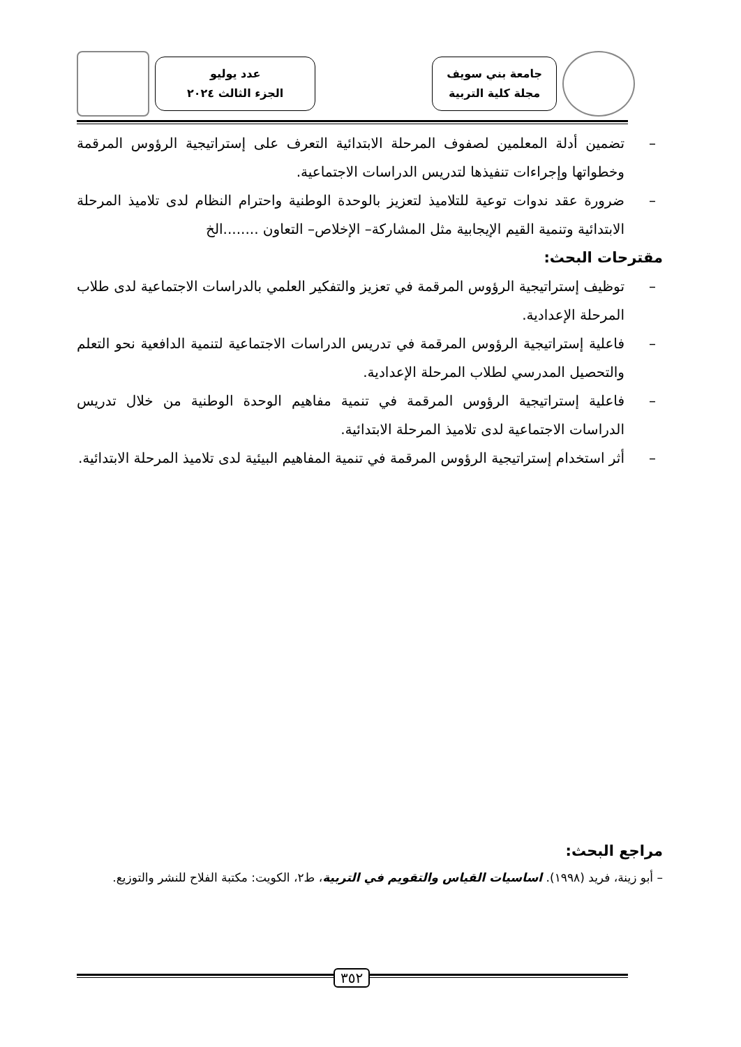جامعة بني سويف
مجلة كلية التربية
عدد يوليو
الجزء الثالث ٢٠٢٤
– تضمين أدلة المعلمين لصفوف المرحلة الابتدائية التعرف على إستراتيجية الرؤوس المرقمة وخطواتها وإجراءات تنفيذها لتدريس الدراسات الاجتماعية.
– ضرورة عقد ندوات توعية للتلاميذ لتعزيز بالوحدة الوطنية واحترام النظام لدى تلاميذ المرحلة الابتدائية وتنمية القيم الإيجابية مثل المشاركة– الإخلاص– التعاون ........الخ
مقترحات البحث:
– توظيف إستراتيجية الرؤوس المرقمة في تعزيز والتفكير العلمي بالدراسات الاجتماعية لدى طلاب المرحلة الإعدادية.
– فاعلية إستراتيجية الرؤوس المرقمة في تدريس الدراسات الاجتماعية لتنمية الدافعية نحو التعلم والتحصيل المدرسي لطلاب المرحلة الإعدادية.
– فاعلية إستراتيجية الرؤوس المرقمة في تنمية مفاهيم الوحدة الوطنية من خلال تدريس الدراسات الاجتماعية لدى تلاميذ المرحلة الابتدائية.
– أثر استخدام إستراتيجية الرؤوس المرقمة في تنمية المفاهيم البيئية لدى تلاميذ المرحلة الابتدائية.
مراجع البحث:
– أبو زينة، فريد (١٩٩٨). اساسيات القياس والتقويم في التربية، ط٢، الكويت: مكتبة الفلاح للنشر والتوزيع.
٣٥٢